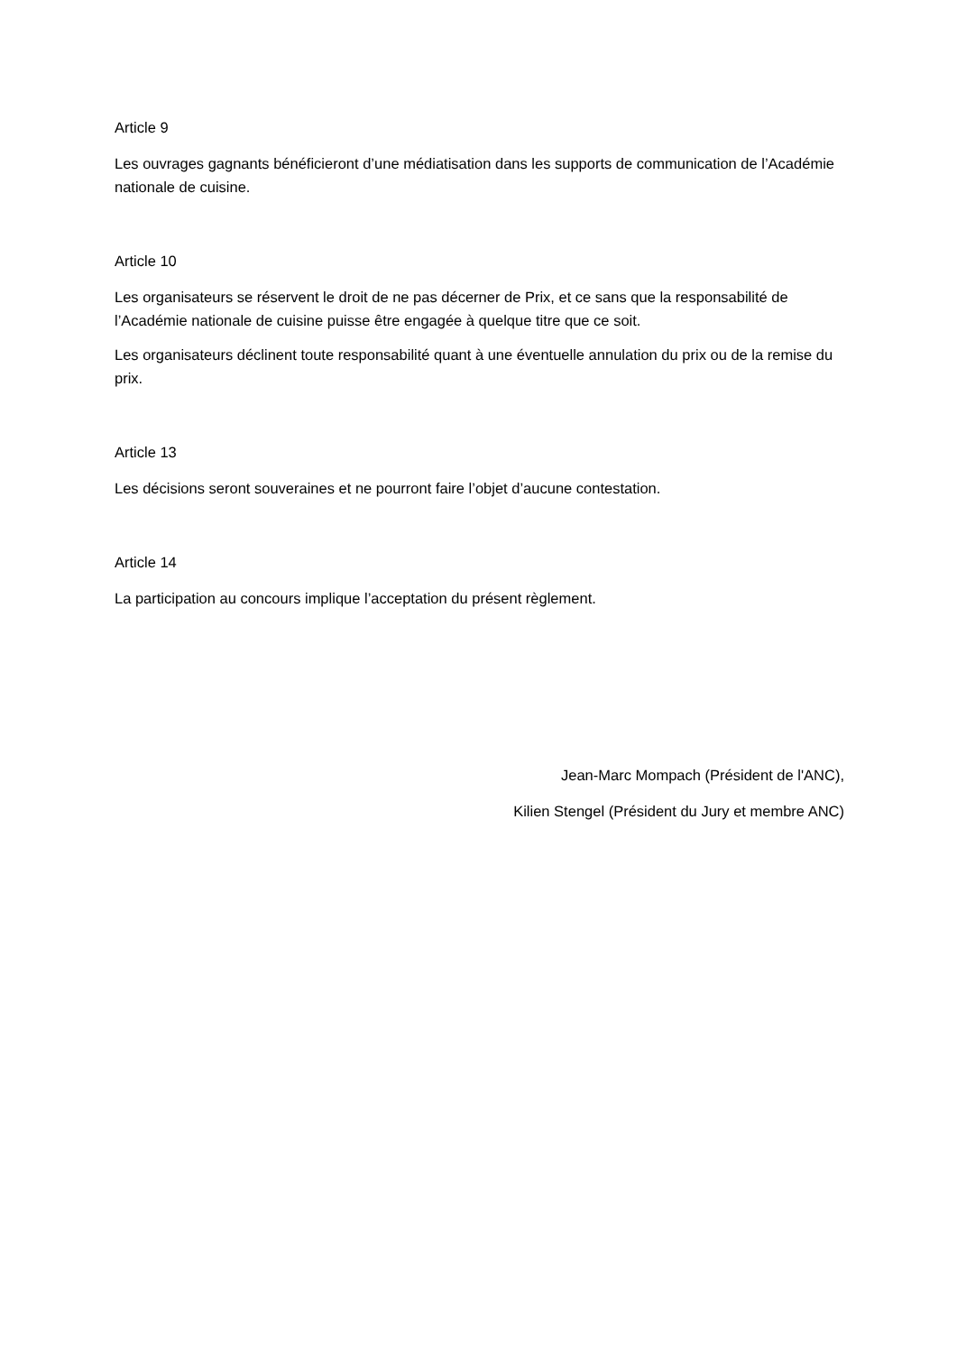Article 9
Les ouvrages gagnants bénéficieront d’une médiatisation dans les supports de communication de l’Académie nationale de cuisine.
Article 10
Les organisateurs se réservent le droit de ne pas décerner de Prix, et ce sans que la responsabilité de l’Académie nationale de cuisine puisse être engagée à quelque titre que ce soit.
Les organisateurs déclinent toute responsabilité quant à une éventuelle annulation du prix ou de la remise du prix.
Article 13
Les décisions seront souveraines et ne pourront faire l’objet d’aucune contestation.
Article 14
La participation au concours implique l’acceptation du présent règlement.
Jean-Marc Mompach (Président de l'ANC),
Kilien Stengel (Président du Jury et membre ANC)